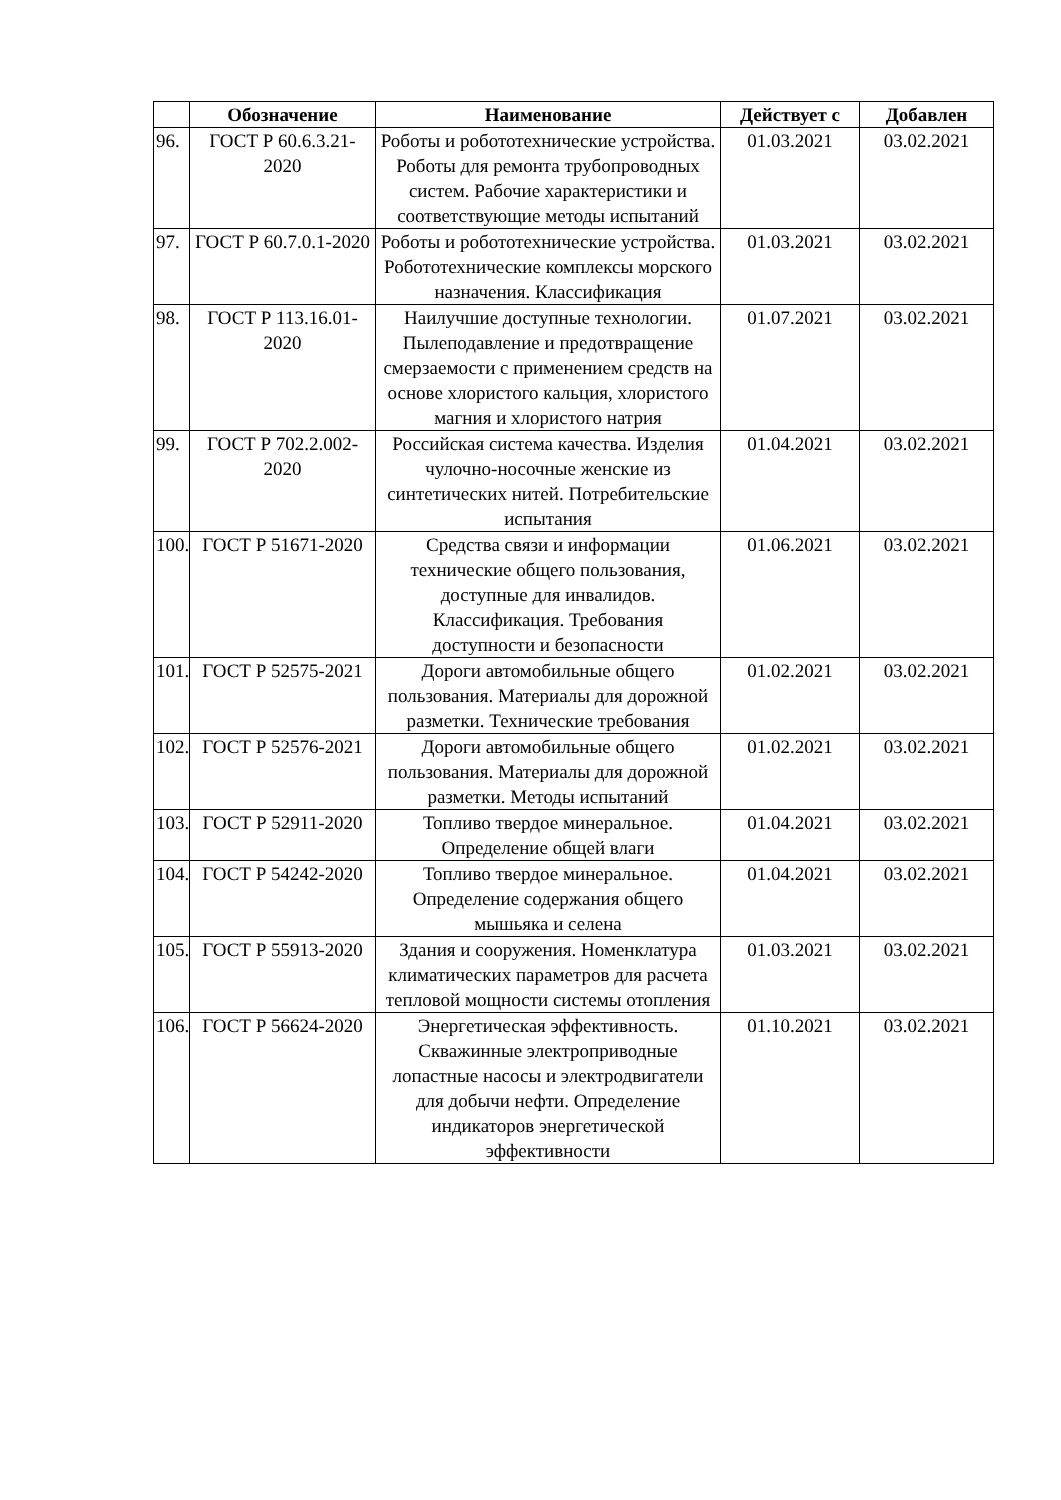| | Обозначение | Наименование | Действует с | Добавлен |
| --- | --- | --- | --- | --- |
| 96. | ГОСТ Р 60.6.3.21-2020 | Роботы и робототехнические устройства. Роботы для ремонта трубопроводных систем. Рабочие характеристики и соответствующие методы испытаний | 01.03.2021 | 03.02.2021 |
| 97. | ГОСТ Р 60.7.0.1-2020 | Роботы и робототехнические устройства. Робототехнические комплексы морского назначения. Классификация | 01.03.2021 | 03.02.2021 |
| 98. | ГОСТ Р 113.16.01-2020 | Наилучшие доступные технологии. Пылеподавление и предотвращение смерзаемости с применением средств на основе хлористого кальция, хлористого магния и хлористого натрия | 01.07.2021 | 03.02.2021 |
| 99. | ГОСТ Р 702.2.002-2020 | Российская система качества. Изделия чулочно-носочные женские из синтетических нитей. Потребительские испытания | 01.04.2021 | 03.02.2021 |
| 100. | ГОСТ Р 51671-2020 | Средства связи и информации технические общего пользования, доступные для инвалидов. Классификация. Требования доступности и безопасности | 01.06.2021 | 03.02.2021 |
| 101. | ГОСТ Р 52575-2021 | Дороги автомобильные общего пользования. Материалы для дорожной разметки. Технические требования | 01.02.2021 | 03.02.2021 |
| 102. | ГОСТ Р 52576-2021 | Дороги автомобильные общего пользования. Материалы для дорожной разметки. Методы испытаний | 01.02.2021 | 03.02.2021 |
| 103. | ГОСТ Р 52911-2020 | Топливо твердое минеральное. Определение общей влаги | 01.04.2021 | 03.02.2021 |
| 104. | ГОСТ Р 54242-2020 | Топливо твердое минеральное. Определение содержания общего мышьяка и селена | 01.04.2021 | 03.02.2021 |
| 105. | ГОСТ Р 55913-2020 | Здания и сооружения. Номенклатура климатических параметров для расчета тепловой мощности системы отопления | 01.03.2021 | 03.02.2021 |
| 106. | ГОСТ Р 56624-2020 | Энергетическая эффективность. Скважинные электроприводные лопастные насосы и электродвигатели для добычи нефти. Определение индикаторов энергетической эффективности | 01.10.2021 | 03.02.2021 |